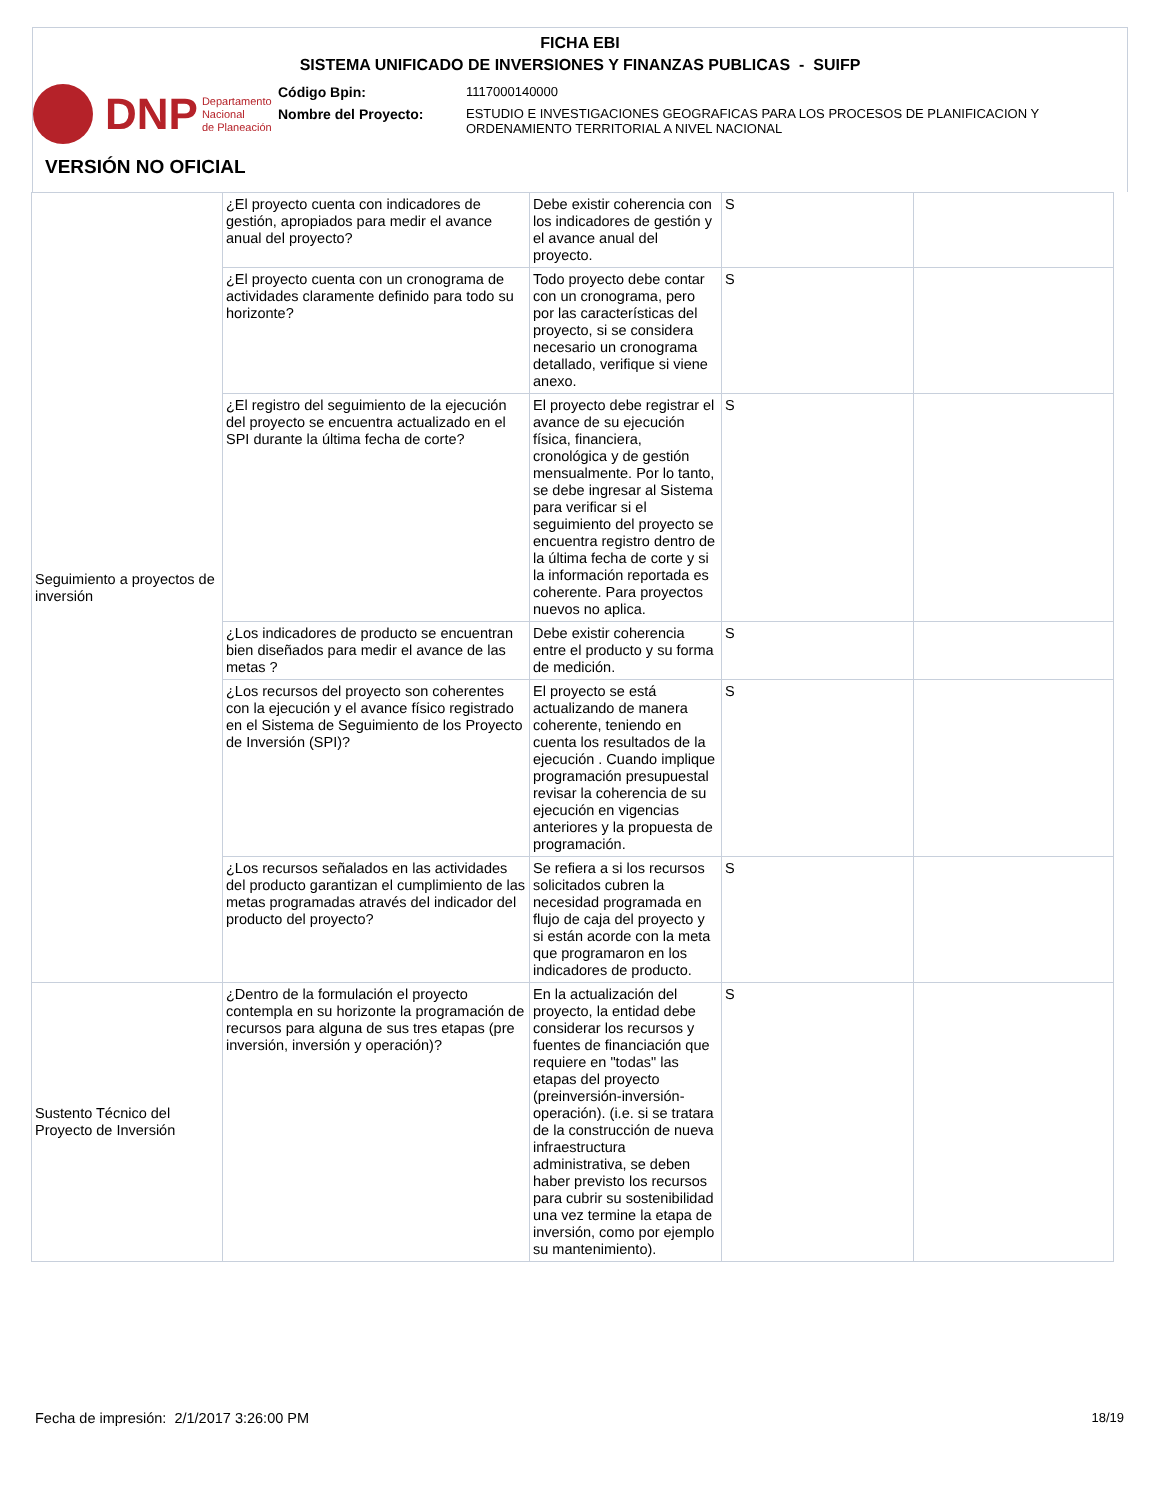FICHA EBI
SISTEMA UNIFICADO DE INVERSIONES Y FINANZAS PUBLICAS - SUIFP
DNP Departamento
Nacional
de Planeación
Código Bpin: 1117000140000
Nombre del Proyecto: ESTUDIO E INVESTIGACIONES GEOGRAFICAS PARA LOS PROCESOS DE PLANIFICACION Y
ORDENAMIENTO TERRITORIAL A NIVEL NACIONAL
VERSIÓN NO OFICIAL
| Seguimiento a proyectos de inversión | ¿El proyecto cuenta con indicadores de gestión, apropiados para medir el avance anual del proyecto? | Debe existir coherencia con los indicadores de gestión y el avance anual del proyecto. | S | |
| | ¿El proyecto cuenta con un cronograma de actividades claramente definido para todo su horizonte? | Todo proyecto debe contar con un cronograma, pero por las características del proyecto, si se considera necesario un cronograma detallado, verifique si viene anexo. | S | |
| | ¿El registro del seguimiento de la ejecución del proyecto se encuentra actualizado en el SPI durante la última fecha de corte? | El proyecto debe registrar el avance de su ejecución física, financiera, cronológica y de gestión mensualmente. Por lo tanto, se debe ingresar al Sistema para verificar si el seguimiento del proyecto se encuentra registro dentro de la última fecha de corte y si la información reportada es coherente. Para proyectos nuevos no aplica. | S | |
| | ¿Los indicadores de producto se encuentran bien diseñados para medir el avance de las metas ? | Debe existir coherencia entre el producto y su forma de medición. | S | |
| | ¿Los recursos del proyecto son coherentes con la ejecución y el avance físico registrado en el Sistema de Seguimiento de los Proyecto de Inversión (SPI)? | El proyecto se está actualizando de manera coherente, teniendo en cuenta los resultados de la ejecución . Cuando implique programación presupuestal revisar la coherencia de su ejecución en vigencias anteriores y la propuesta de programación. | S | |
| | ¿Los recursos señalados en las actividades del producto garantizan el cumplimiento de las metas programadas através del indicador del producto del proyecto? | Se refiera a si los recursos solicitados cubren la necesidad programada en flujo de caja del proyecto y si están acorde con la meta que programaron en los indicadores de producto. | S | |
| Sustento Técnico del Proyecto de Inversión | ¿Dentro de la formulación el proyecto contempla en su horizonte la programación de recursos para alguna de sus tres etapas (pre inversión, inversión y operación)? | En la actualización del proyecto, la entidad debe considerar los recursos y fuentes de financiación que requiere en "todas" las etapas del proyecto (preinversión-inversión-operación). (i.e. si se tratara de la construcción de nueva infraestructura administrativa, se deben haber previsto los recursos para cubrir su sostenibilidad una vez termine la etapa de inversión, como por ejemplo su mantenimiento). | S | |
Fecha de impresión: 2/1/2017 3:26:00 PM
18/19